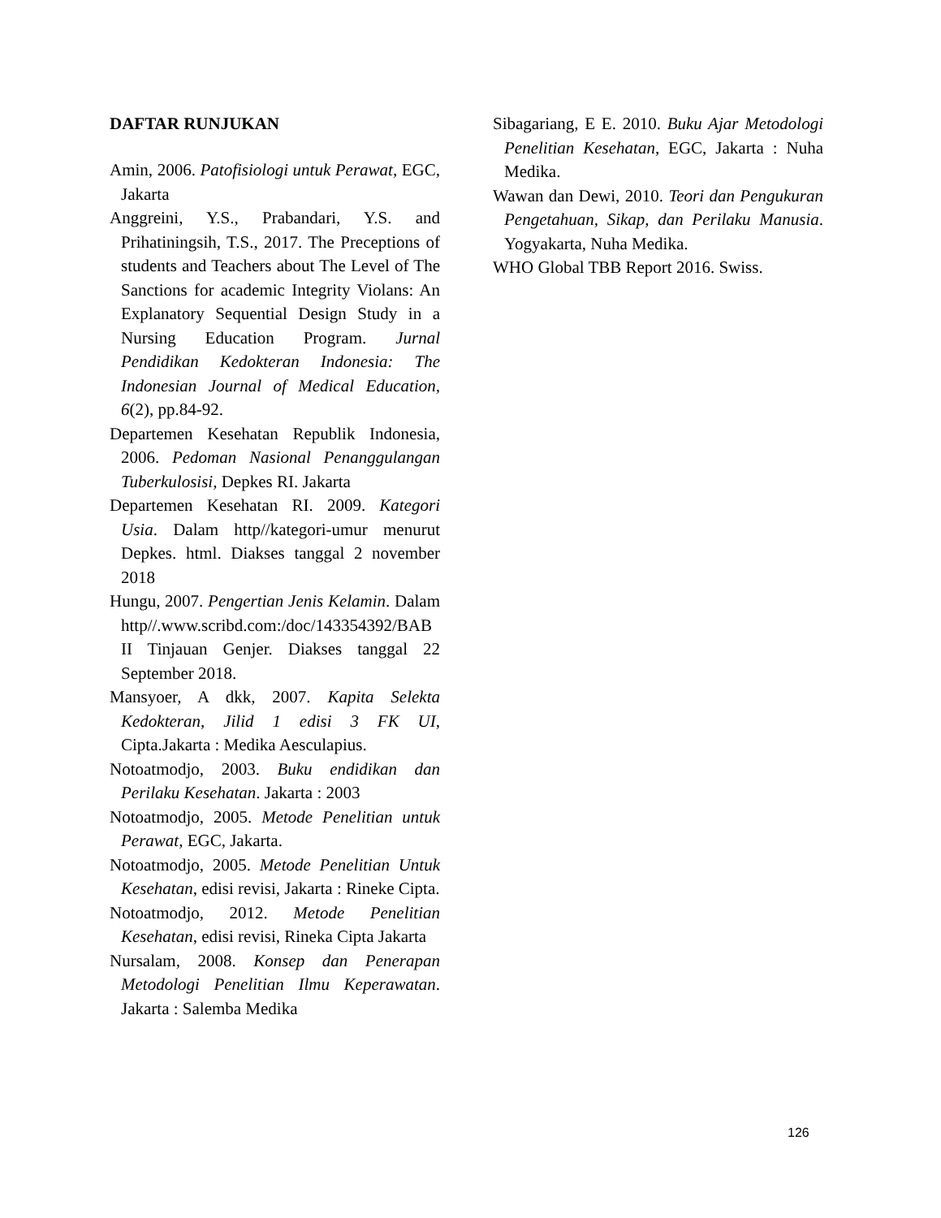DAFTAR RUNJUKAN
Amin, 2006. Patofisiologi untuk Perawat, EGC, Jakarta
Anggreini, Y.S., Prabandari, Y.S. and Prihatiningsih, T.S., 2017. The Preceptions of students and Teachers about The Level of The Sanctions for academic Integrity Violans: An Explanatory Sequential Design Study in a Nursing Education Program. Jurnal Pendidikan Kedokteran Indonesia: The Indonesian Journal of Medical Education, 6(2), pp.84-92.
Departemen Kesehatan Republik Indonesia, 2006. Pedoman Nasional Penanggulangan Tuberkulosisi, Depkes RI. Jakarta
Departemen Kesehatan RI. 2009. Kategori Usia. Dalam http//kategori-umur menurut Depkes. html. Diakses tanggal 2 november 2018
Hungu, 2007. Pengertian Jenis Kelamin. Dalam http//.www.scribd.com:/doc/143354392/BAB II Tinjauan Genjer. Diakses tanggal 22 September 2018.
Mansyoer, A dkk, 2007. Kapita Selekta Kedokteran, Jilid 1 edisi 3 FK UI, Cipta.Jakarta : Medika Aesculapius.
Notoatmodjo, 2003. Buku endidikan dan Perilaku Kesehatan. Jakarta : 2003
Notoatmodjo, 2005. Metode Penelitian untuk Perawat, EGC, Jakarta.
Notoatmodjo, 2005. Metode Penelitian Untuk Kesehatan, edisi revisi, Jakarta : Rineke Cipta.
Notoatmodjo, 2012. Metode Penelitian Kesehatan, edisi revisi, Rineka Cipta Jakarta
Nursalam, 2008. Konsep dan Penerapan Metodologi Penelitian Ilmu Keperawatan. Jakarta : Salemba Medika
Sibagariang, E E. 2010. Buku Ajar Metodologi Penelitian Kesehatan, EGC, Jakarta : Nuha Medika.
Wawan dan Dewi, 2010. Teori dan Pengukuran Pengetahuan, Sikap, dan Perilaku Manusia. Yogyakarta, Nuha Medika.
WHO Global TBB Report 2016. Swiss.
126